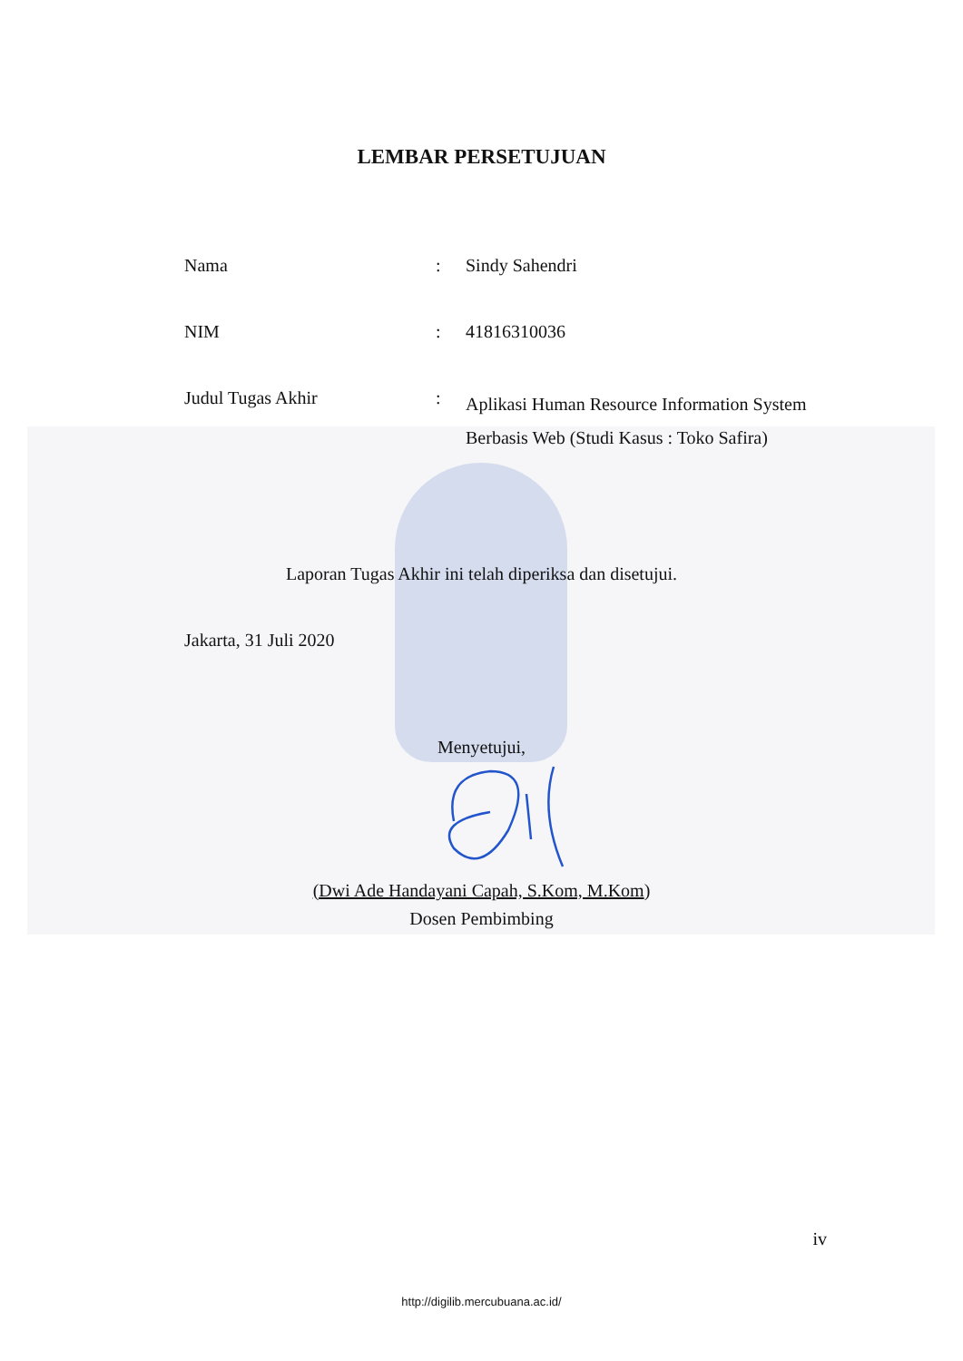LEMBAR PERSETUJUAN
Nama : Sindy Sahendri
NIM : 41816310036
Judul Tugas Akhir :
Aplikasi Human Resource Information System
Berbasis Web (Studi Kasus : Toko Safira)
Laporan Tugas Akhir ini telah diperiksa dan disetujui.
Jakarta, 31 Juli 2020
Menyetujui,
(Dwi Ade Handayani Capah, S.Kom, M.Kom)
Dosen Pembimbing
iv
http://digilib.mercubuana.ac.id/